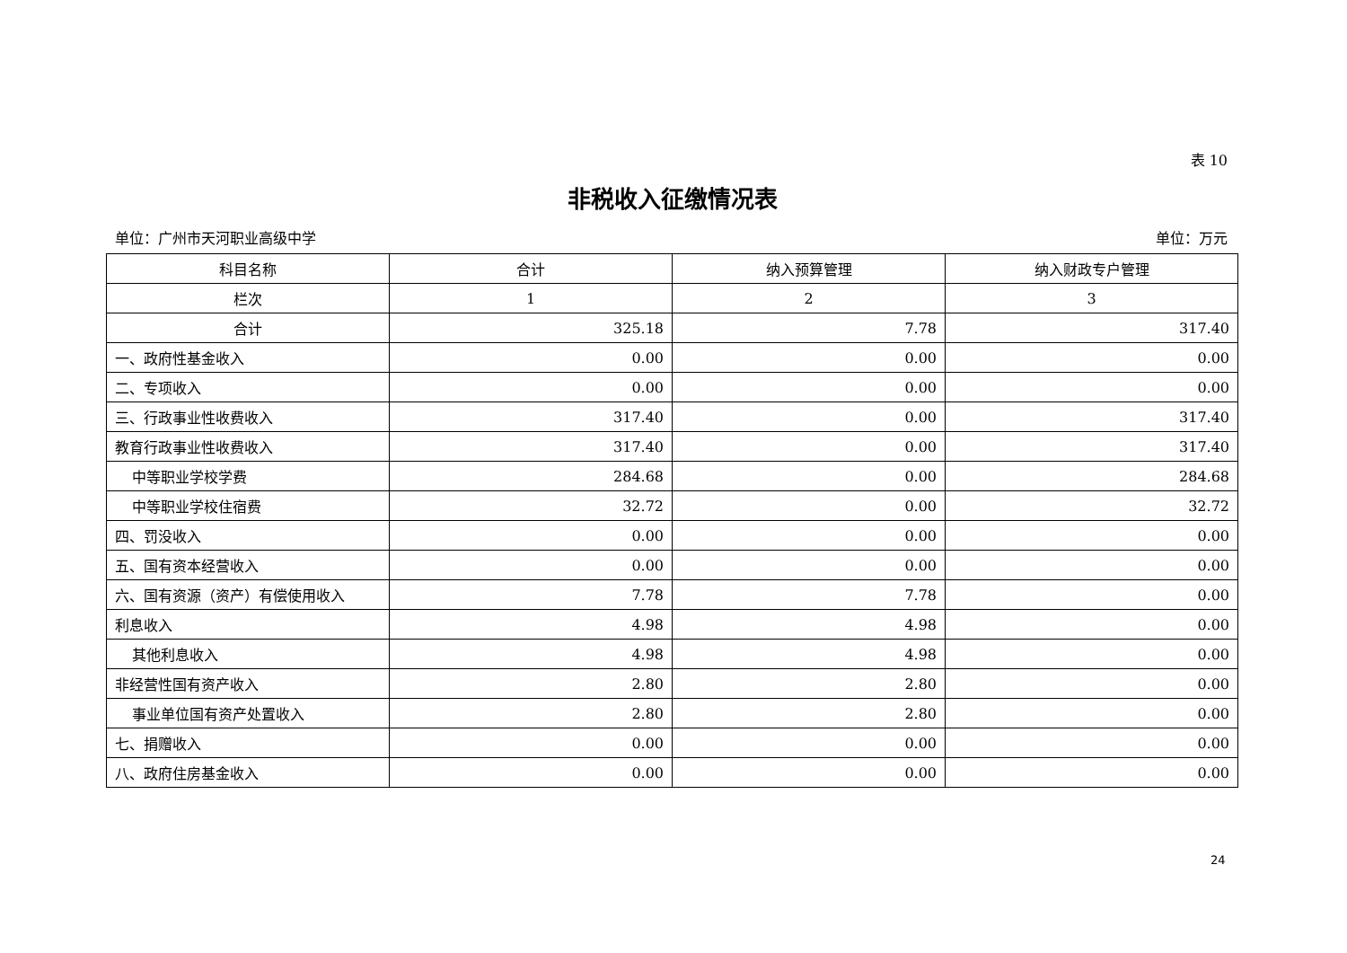表 10
非税收入征缴情况表
单位：广州市天河职业高级中学 单位：万元
| 科目名称 | 合计 | 纳入预算管理 | 纳入财政专户管理 |
| --- | --- | --- | --- |
| 栏次 | 1 | 2 | 3 |
| 合计 | 325.18 | 7.78 | 317.40 |
| 一、政府性基金收入 | 0.00 | 0.00 | 0.00 |
| 二、专项收入 | 0.00 | 0.00 | 0.00 |
| 三、行政事业性收费收入 | 317.40 | 0.00 | 317.40 |
| 教育行政事业性收费收入 | 317.40 | 0.00 | 317.40 |
| 中等职业学校学费 | 284.68 | 0.00 | 284.68 |
| 中等职业学校住宿费 | 32.72 | 0.00 | 32.72 |
| 四、罚没收入 | 0.00 | 0.00 | 0.00 |
| 五、国有资本经营收入 | 0.00 | 0.00 | 0.00 |
| 六、国有资源（资产）有偿使用收入 | 7.78 | 7.78 | 0.00 |
| 利息收入 | 4.98 | 4.98 | 0.00 |
| 其他利息收入 | 4.98 | 4.98 | 0.00 |
| 非经营性国有资产收入 | 2.80 | 2.80 | 0.00 |
| 事业单位国有资产处置收入 | 2.80 | 2.80 | 0.00 |
| 七、捐赠收入 | 0.00 | 0.00 | 0.00 |
| 八、政府住房基金收入 | 0.00 | 0.00 | 0.00 |
24